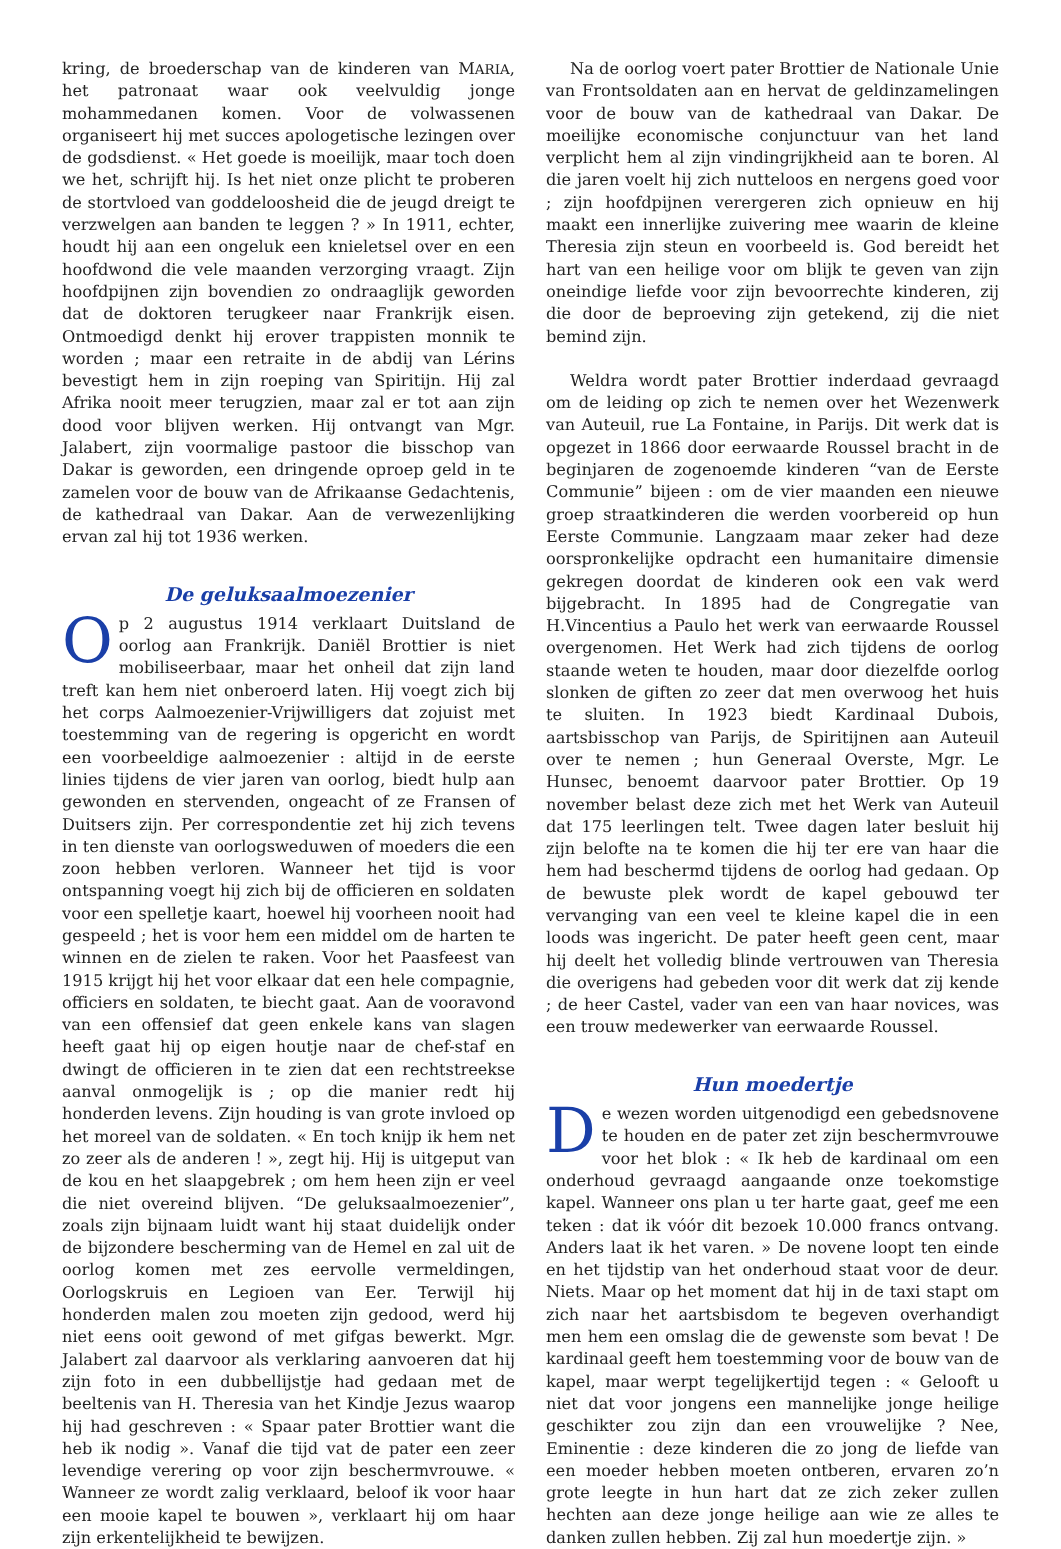kring, de broederschap van de kinderen van MARIA, het patronaat waar ook veelvuldig jonge mohammedanen komen. Voor de volwassenen organiseert hij met succes apologetische lezingen over de godsdienst. « Het goede is moeilijk, maar toch doen we het, schrijft hij. Is het niet onze plicht te proberen de stortvloed van goddeloosheid die de jeugd dreigt te verzwelgen aan banden te leggen ? » In 1911, echter, houdt hij aan een ongeluk een knieletsel over en een hoofdwond die vele maanden verzorging vraagt. Zijn hoofdpijnen zijn bovendien zo ondraaglijk geworden dat de doktoren terugkeer naar Frankrijk eisen. Ontmoedigd denkt hij erover trappisten monnik te worden ; maar een retraite in de abdij van Lérins bevestigt hem in zijn roeping van Spiritijn. Hij zal Afrika nooit meer terugzien, maar zal er tot aan zijn dood voor blijven werken. Hij ontvangt van Mgr. Jalabert, zijn voormalige pastoor die bisschop van Dakar is geworden, een dringende oproep geld in te zamelen voor de bouw van de Afrikaanse Gedachtenis, de kathedraal van Dakar. Aan de verwezenlijking ervan zal hij tot 1936 werken.
De geluksaalmoezenier
Op 2 augustus 1914 verklaart Duitsland de oorlog aan Frankrijk. Daniël Brottier is niet mobiliseerbaar, maar het onheil dat zijn land treft kan hem niet onberoerd laten. Hij voegt zich bij het corps Aalmoezenier-Vrijwilligers dat zojuist met toestemming van de regering is opgericht en wordt een voorbeeldige aalmoezenier : altijd in de eerste linies tijdens de vier jaren van oorlog, biedt hulp aan gewonden en stervenden, ongeacht of ze Fransen of Duitsers zijn. Per correspondentie zet hij zich tevens in ten dienste van oorlogsweduwen of moeders die een zoon hebben verloren. Wanneer het tijd is voor ontspanning voegt hij zich bij de officieren en soldaten voor een spelletje kaart, hoewel hij voorheen nooit had gespeeld ; het is voor hem een middel om de harten te winnen en de zielen te raken. Voor het Paasfeest van 1915 krijgt hij het voor elkaar dat een hele compagnie, officiers en soldaten, te biecht gaat. Aan de vooravond van een offensief dat geen enkele kans van slagen heeft gaat hij op eigen houtje naar de chef-staf en dwingt de officieren in te zien dat een rechtstreekse aanval onmogelijk is ; op die manier redt hij honderden levens. Zijn houding is van grote invloed op het moreel van de soldaten. « En toch knijp ik hem net zo zeer als de anderen ! », zegt hij. Hij is uitgeput van de kou en het slaapgebrek ; om hem heen zijn er veel die niet overeind blijven. “De geluksaalmoezenier”, zoals zijn bijnaam luidt want hij staat duidelijk onder de bijzondere bescherming van de Hemel en zal uit de oorlog komen met zes eervolle vermeldingen, Oorlogskruis en Legioen van Eer. Terwijl hij honderden malen zou moeten zijn gedood, werd hij niet eens ooit gewond of met gifgas bewerkt. Mgr. Jalabert zal daarvoor als verklaring aanvoeren dat hij zijn foto in een dubbellijstje had gedaan met de beeltenis van H. Theresia van het Kindje Jezus waarop hij had geschreven : « Spaar pater Brottier want die heb ik nodig ». Vanaf die tijd vat de pater een zeer levendige verering op voor zijn beschermvrouwe. « Wanneer ze wordt zalig verklaard, beloof ik voor haar een mooie kapel te bouwen », verklaart hij om haar zijn erkentelijkheid te bewijzen.
Na de oorlog voert pater Brottier de Nationale Unie van Frontsoldaten aan en hervat de geldinzamelingen voor de bouw van de kathedraal van Dakar. De moeilijke economische conjunctuur van het land verplicht hem al zijn vindingrijkheid aan te boren. Al die jaren voelt hij zich nutteloos en nergens goed voor ; zijn hoofdpijnen verergeren zich opnieuw en hij maakt een innerlijke zuivering mee waarin de kleine Theresia zijn steun en voorbeeld is. God bereidt het hart van een heilige voor om blijk te geven van zijn oneindige liefde voor zijn bevoorrechte kinderen, zij die door de beproeving zijn getekend, zij die niet bemind zijn.
Weldra wordt pater Brottier inderdaad gevraagd om de leiding op zich te nemen over het Wezenwerk van Auteuil, rue La Fontaine, in Parijs. Dit werk dat is opgezet in 1866 door eerwaarde Roussel bracht in de beginjaren de zogenoemde kinderen “van de Eerste Communie” bijeen : om de vier maanden een nieuwe groep straatkinderen die werden voorbereid op hun Eerste Communie. Langzaam maar zeker had deze oorspronkelijke opdracht een humanitaire dimensie gekregen doordat de kinderen ook een vak werd bijgebracht. In 1895 had de Congregatie van H.Vincentius a Paulo het werk van eerwaarde Roussel overgenomen. Het Werk had zich tijdens de oorlog staande weten te houden, maar door diezelfde oorlog slonken de giften zo zeer dat men overwoog het huis te sluiten. In 1923 biedt Kardinaal Dubois, aartsbisschop van Parijs, de Spiritijnen aan Auteuil over te nemen ; hun Generaal Overste, Mgr. Le Hunsec, benoemt daarvoor pater Brottier. Op 19 november belast deze zich met het Werk van Auteuil dat 175 leerlingen telt. Twee dagen later besluit hij zijn belofte na te komen die hij ter ere van haar die hem had beschermd tijdens de oorlog had gedaan. Op de bewuste plek wordt de kapel gebouwd ter vervanging van een veel te kleine kapel die in een loods was ingericht. De pater heeft geen cent, maar hij deelt het volledig blinde vertrouwen van Theresia die overigens had gebeden voor dit werk dat zij kende ; de heer Castel, vader van een van haar novices, was een trouw medewerker van eerwaarde Roussel.
Hun moedertje
De wezen worden uitgenodigd een gebedsnovene te houden en de pater zet zijn beschermvrouwe voor het blok : « Ik heb de kardinaal om een onderhoud gevraagd aangaande onze toekomstige kapel. Wanneer ons plan u ter harte gaat, geef me een teken : dat ik vóór dit bezoek 10.000 francs ontvang. Anders laat ik het varen. » De novene loopt ten einde en het tijdstip van het onderhoud staat voor de deur. Niets. Maar op het moment dat hij in de taxi stapt om zich naar het aartsbisdom te begeven overhandigt men hem een omslag die de gewenste som bevat ! De kardinaal geeft hem toestemming voor de bouw van de kapel, maar werpt tegelijkertijd tegen : « Gelooft u niet dat voor jongens een mannelijke jonge heilige geschikter zou zijn dan een vrouwelijke ? Nee, Eminentie : deze kinderen die zo jong de liefde van een moeder hebben moeten ontberen, ervaren zo’n grote leegte in hun hart dat ze zich zeker zullen hechten aan deze jonge heilige aan wie ze alles te danken zullen hebben. Zij zal hun moedertje zijn. »